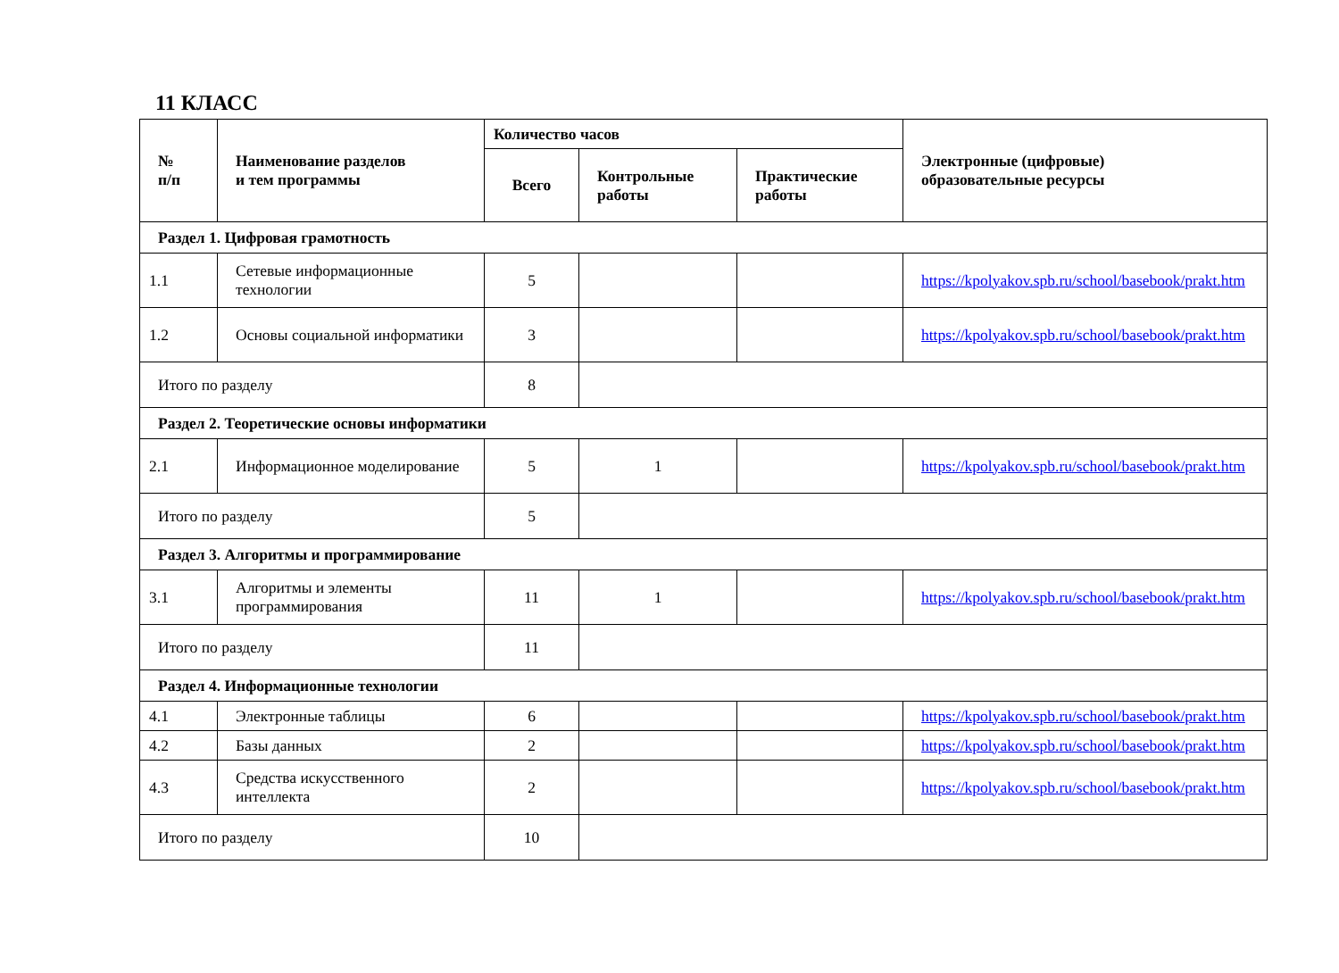11 КЛАСС
| № п/п | Наименование разделов и тем программы | Количество часов | | | Электронные (цифровые) образовательные ресурсы |
| --- | --- | --- | --- | --- | --- |
| | | Всего | Контрольные работы | Практические работы | |
| Раздел 1. Цифровая грамотность | | | | | |
| 1.1 | Сетевые информационные технологии | 5 | | | https://kpolyakov.spb.ru/school/basebook/prakt.htm |
| 1.2 | Основы социальной информатики | 3 | | | https://kpolyakov.spb.ru/school/basebook/prakt.htm |
| Итого по разделу | | 8 | | | |
| Раздел 2. Теоретические основы информатики | | | | | |
| 2.1 | Информационное моделирование | 5 | 1 | | https://kpolyakov.spb.ru/school/basebook/prakt.htm |
| Итого по разделу | | 5 | | | |
| Раздел 3. Алгоритмы и программирование | | | | | |
| 3.1 | Алгоритмы и элементы программирования | 11 | 1 | | https://kpolyakov.spb.ru/school/basebook/prakt.htm |
| Итого по разделу | | 11 | | | |
| Раздел 4. Информационные технологии | | | | | |
| 4.1 | Электронные таблицы | 6 | | | https://kpolyakov.spb.ru/school/basebook/prakt.htm |
| 4.2 | Базы данных | 2 | | | https://kpolyakov.spb.ru/school/basebook/prakt.htm |
| 4.3 | Средства искусственного интеллекта | 2 | | | https://kpolyakov.spb.ru/school/basebook/prakt.htm |
| Итого по разделу | | 10 | | | |